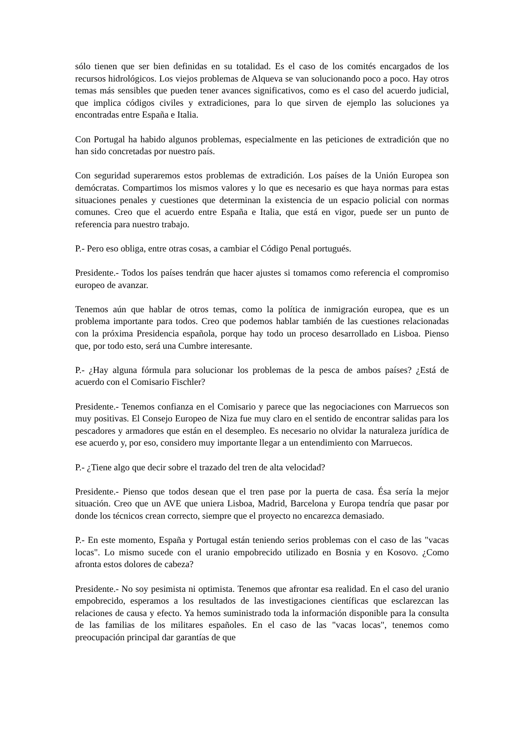sólo tienen que ser bien definidas en su totalidad. Es el caso de los comités encargados de los recursos hidrológicos. Los viejos problemas de Alqueva se van solucionando poco a poco. Hay otros temas más sensibles que pueden tener avances significativos, como es el caso del acuerdo judicial, que implica códigos civiles y extradiciones, para lo que sirven de ejemplo las soluciones ya encontradas entre España e Italia.
Con Portugal ha habido algunos problemas, especialmente en las peticiones de extradición que no han sido concretadas por nuestro país.
Con seguridad superaremos estos problemas de extradición. Los países de la Unión Europea son demócratas. Compartimos los mismos valores y lo que es necesario es que haya normas para estas situaciones penales y cuestiones que determinan la existencia de un espacio policial con normas comunes. Creo que el acuerdo entre España e Italia, que está en vigor, puede ser un punto de referencia para nuestro trabajo.
P.- Pero eso obliga, entre otras cosas, a cambiar el Código Penal portugués.
Presidente.- Todos los países tendrán que hacer ajustes si tomamos como referencia el compromiso europeo de avanzar.
Tenemos aún que hablar de otros temas, como la política de inmigración europea, que es un problema importante para todos. Creo que podemos hablar también de las cuestiones relacionadas con la próxima Presidencia española, porque hay todo un proceso desarrollado en Lisboa. Pienso que, por todo esto, será una Cumbre interesante.
P.- ¿Hay alguna fórmula para solucionar los problemas de la pesca de ambos países? ¿Está de acuerdo con el Comisario Fischler?
Presidente.- Tenemos confianza en el Comisario y parece que las negociaciones con Marruecos son muy positivas. El Consejo Europeo de Niza fue muy claro en el sentido de encontrar salidas para los pescadores y armadores que están en el desempleo. Es necesario no olvidar la naturaleza jurídica de ese acuerdo y, por eso, considero muy importante llegar a un entendimiento con Marruecos.
P.- ¿Tiene algo que decir sobre el trazado del tren de alta velocidad?
Presidente.- Pienso que todos desean que el tren pase por la puerta de casa. Ésa sería la mejor situación. Creo que un AVE que uniera Lisboa, Madrid, Barcelona y Europa tendría que pasar por donde los técnicos crean correcto, siempre que el proyecto no encarezca demasiado.
P.- En este momento, España y Portugal están teniendo serios problemas con el caso de las "vacas locas". Lo mismo sucede con el uranio empobrecido utilizado en Bosnia y en Kosovo. ¿Como afronta estos dolores de cabeza?
Presidente.- No soy pesimista ni optimista. Tenemos que afrontar esa realidad. En el caso del uranio empobrecido, esperamos a los resultados de las investigaciones científicas que esclarezcan las relaciones de causa y efecto. Ya hemos suministrado toda la información disponible para la consulta de las familias de los militares españoles. En el caso de las "vacas locas", tenemos como preocupación principal dar garantías de que